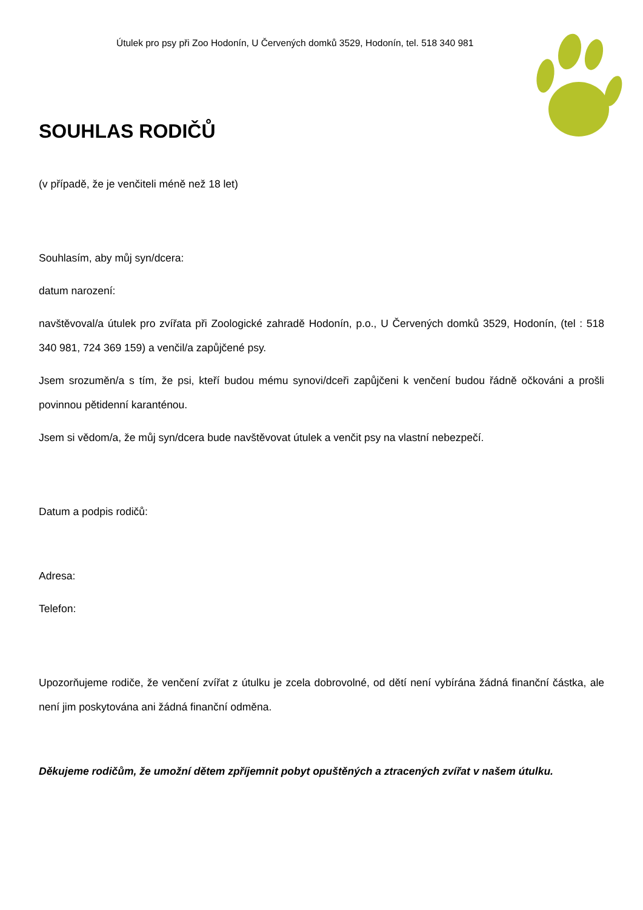Útulek pro psy při Zoo Hodonín, U Červených domků 3529, Hodonín, tel. 518 340 981
SOUHLAS RODIČŮ
(v případě, že je venčiteli méně než 18 let)
Souhlasím, aby můj syn/dcera:
datum narození:
navštěvoval/a útulek pro zvířata při Zoologické zahradě Hodonín, p.o., U Červených domků 3529, Hodonín, (tel : 518 340 981, 724 369 159) a venčil/a zapůjčené psy.
Jsem srozuměn/a s tím, že psi, kteří budou mému synovi/dceři zapůjčeni k venčení budou řádně očkováni a prošli povinnou pětidenní karanténou.
Jsem si vědom/a, že můj syn/dcera bude navštěvovat útulek a venčit psy na vlastní nebezpečí.
Datum a podpis rodičů:
Adresa:
Telefon:
Upozorňujeme rodiče, že venčení zvířat z útulku je zcela dobrovolné, od dětí není vybírána žádná finanční částka, ale není jim poskytována ani žádná finanční odměna.
Děkujeme rodičům, že umožní dětem zpříjemnit pobyt opuštěných a ztracených zvířat v našem útulku.